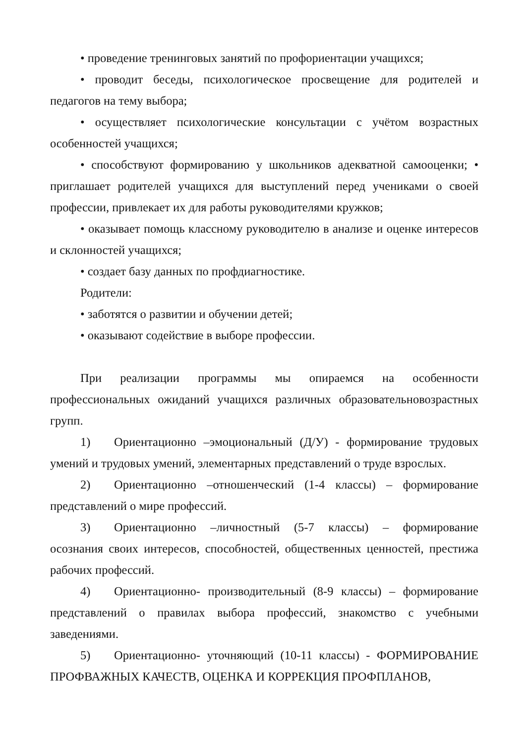• проведение тренинговых занятий по профориентации учащихся;
• проводит беседы, психологическое просвещение для родителей и педагогов на тему выбора;
• осуществляет психологические консультации с учётом возрастных особенностей учащихся;
• способствуют формированию у школьников адекватной самооценки; • приглашает родителей учащихся для выступлений перед учениками о своей профессии, привлекает их для работы руководителями кружков;
• оказывает помощь классному руководителю в анализе и оценке интересов и склонностей учащихся;
• создает базу данных по профдиагностике.
Родители:
• заботятся о развитии и обучении детей;
• оказывают содействие в выборе профессии.
При реализации программы мы опираемся на особенности профессиональных ожиданий учащихся различных образовательновозрастных групп.
1) Ориентационно –эмоциональный (Д/У) - формирование трудовых умений и трудовых умений, элементарных представлений о труде взрослых.
2) Ориентационно –отношенческий (1-4 классы) – формирование представлений о мире профессий.
3) Ориентационно –личностный (5-7 классы) – формирование осознания своих интересов, способностей, общественных ценностей, престижа рабочих профессий.
4) Ориентационно- производительный (8-9 классы) – формирование представлений о правилах выбора профессий, знакомство с учебными заведениями.
5) Ориентационно- уточняющий (10-11 классы) - ФОРМИРОВАНИЕ ПРОФВАЖНЫХ КАЧЕСТВ, ОЦЕНКА И КОРРЕКЦИЯ ПРОФПЛАНОВ,